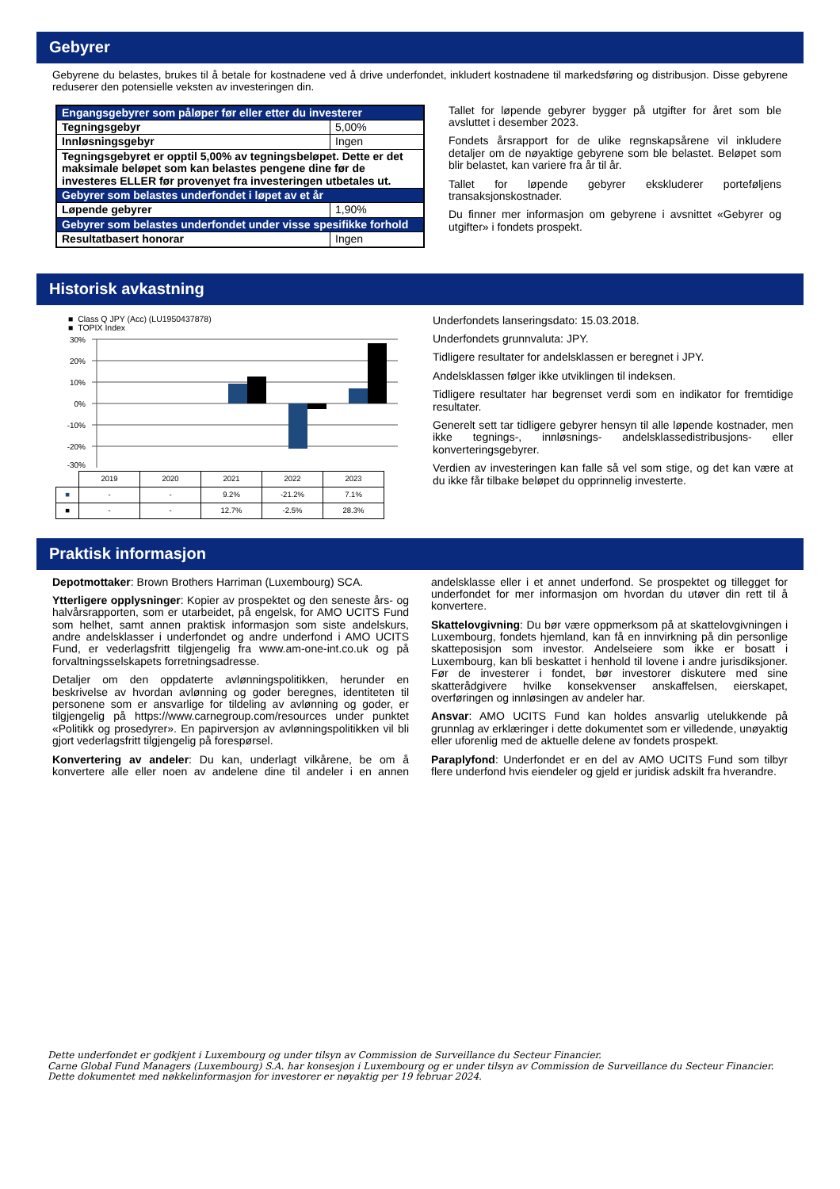Gebyrer
Gebyrene du belastes, brukes til å betale for kostnadene ved å drive underfondet, inkludert kostnadene til markedsføring og distribusjon. Disse gebyrene reduserer den potensielle veksten av investeringen din.
| Engangsgebyrer som påløper før eller etter du investerer | |
| Tegningsgebyr | 5,00% |
| Innløsningsgebyr | Ingen |
| Tegningsgebyret er opptil 5,00% av tegningsbeløpet. Dette er det maksimale beløpet som kan belastes pengene dine før de investeres ELLER før provenyet fra investeringen utbetales ut. | |
| Gebyrer som belastes underfondet i løpet av et år | |
| Løpende gebyrer | 1,90% |
| Gebyrer som belastes underfondet under visse spesifikke forhold | |
| Resultatbasert honorar | Ingen |
Tallet for løpende gebyrer bygger på utgifter for året som ble avsluttet i desember 2023.
Fondets årsrapport for de ulike regnskapsårene vil inkludere detaljer om de nøyaktige gebyrene som ble belastet. Beløpet som blir belastet, kan variere fra år til år.
Tallet for løpende gebyrer ekskluderer porteføljens transaksjonskostnader.
Du finner mer informasjon om gebyrene i avsnittet «Gebyrer og utgifter» i fondets prospekt.
Historisk avkastning
■ Class Q JPY (Acc) (LU1950437878)
■ TOPIX Index
30%
20%
10%
0%
-10%
-20%
-30%
| | 2019 | 2020 | 2021 | 2022 | 2023 |
| ■ | - | - | 9.2% | -21.2% | 7.1% |
| ■ | - | - | 12.7% | -2.5% | 28.3% |
Underfondets lanseringsdato: 15.03.2018.
Underfondets grunnvaluta: JPY.
Tidligere resultater for andelsklassen er beregnet i JPY.
Andelsklassen følger ikke utviklingen til indeksen.
Tidligere resultater har begrenset verdi som en indikator for fremtidige resultater.
Generelt sett tar tidligere gebyrer hensyn til alle løpende kostnader, men ikke tegnings-, innløsnings- andelsklassedistribusjons- eller konverteringsgebyrer.
Verdien av investeringen kan falle så vel som stige, og det kan være at du ikke får tilbake beløpet du opprinnelig investerte.
Praktisk informasjon
Depotmottaker: Brown Brothers Harriman (Luxembourg) SCA.
Ytterligere opplysninger: Kopier av prospektet og den seneste års- og halvårsrapporten, som er utarbeidet, på engelsk, for AMO UCITS Fund som helhet, samt annen praktisk informasjon som siste andelskurs, andre andelsklasser i underfondet og andre underfond i AMO UCITS Fund, er vederlagsfritt tilgjengelig fra www.am-one-int.co.uk og på forvaltningsselskapets forretningsadresse.
Detaljer om den oppdaterte avlønningspolitikken, herunder en beskrivelse av hvordan avlønning og goder beregnes, identiteten til personene som er ansvarlige for tildeling av avlønning og goder, er tilgjengelig på https://www.carnegroup.com/resources under punktet «Politikk og prosedyrer». En papirversjon av avlønningspolitikken vil bli gjort vederlagsfritt tilgjengelig på forespørsel.
Konvertering av andeler: Du kan, underlagt vilkårene, be om å konvertere alle eller noen av andelene dine til andeler i en annen andelsklasse eller i et annet underfond. Se prospektet og tillegget for underfondet for mer informasjon om hvordan du utøver din rett til å konvertere.
Skattelovgivning: Du bør være oppmerksom på at skattelovgivningen i Luxembourg, fondets hjemland, kan få en innvirkning på din personlige skatteposisjon som investor. Andelseiere som ikke er bosatt i Luxembourg, kan bli beskattet i henhold til lovene i andre jurisdiksjoner. Før de investerer i fondet, bør investorer diskutere med sine skatterådgivere hvilke konsekvenser anskaffelsen, eierskapet, overføringen og innløsingen av andeler har.
Ansvar: AMO UCITS Fund kan holdes ansvarlig utelukkende på grunnlag av erklæringer i dette dokumentet som er villedende, unøyaktig eller uforenlig med de aktuelle delene av fondets prospekt.
Paraplyfond: Underfondet er en del av AMO UCITS Fund som tilbyr flere underfond hvis eiendeler og gjeld er juridisk adskilt fra hverandre.
Dette underfondet er godkjent i Luxembourg og under tilsyn av Commission de Surveillance du Secteur Financier.
Carne Global Fund Managers (Luxembourg) S.A. har konsesjon i Luxembourg og er under tilsyn av Commission de Surveillance du Secteur Financier.
Dette dokumentet med nøkkelinformasjon for investorer er nøyaktig per 19 februar 2024.